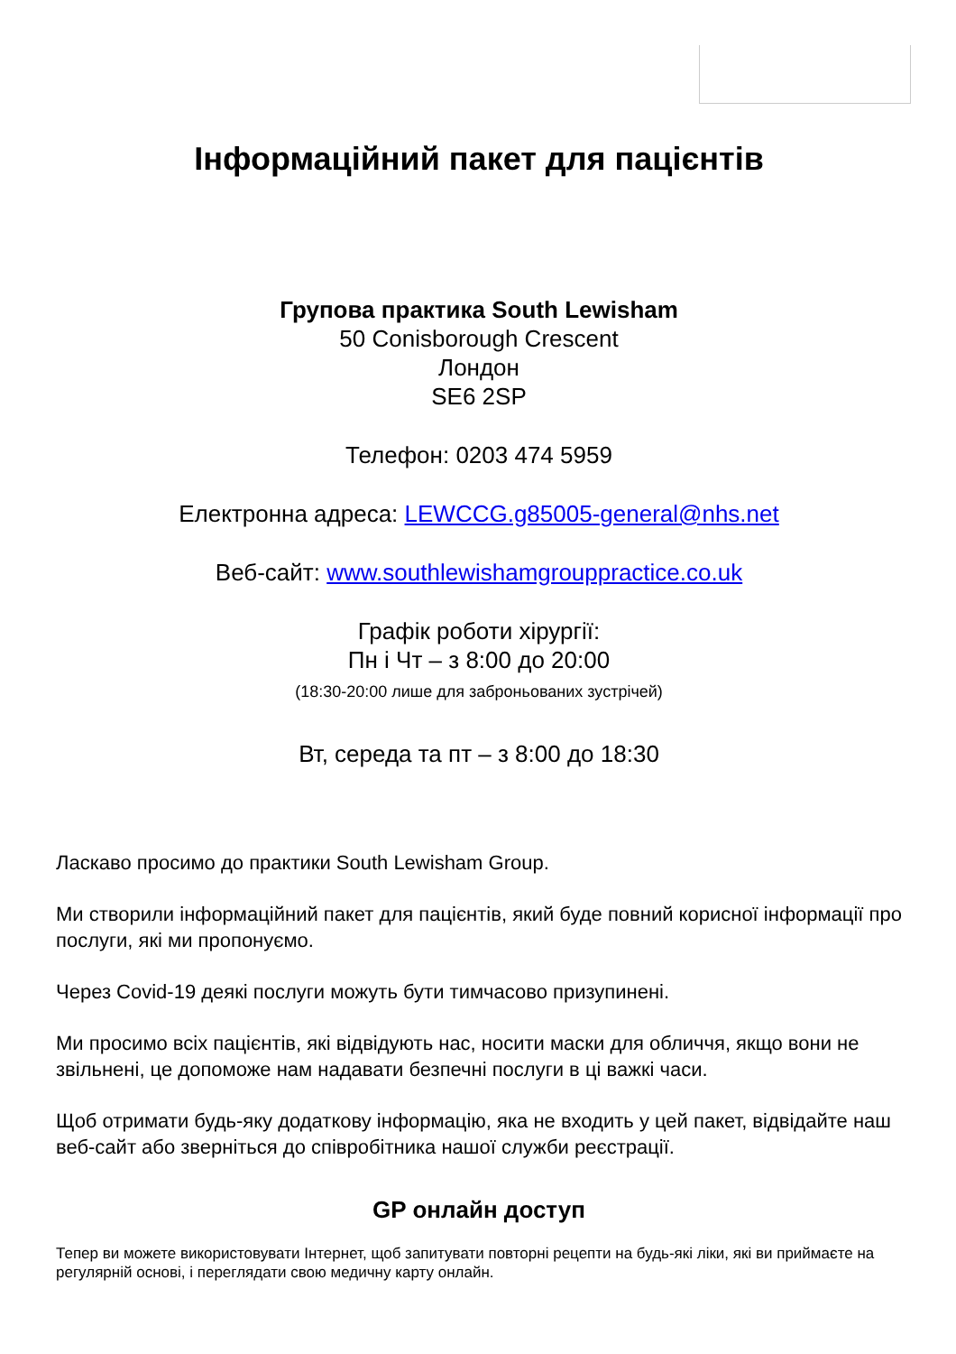Інформаційний пакет для пацієнтів
Групова практика South Lewisham
50 Conisborough Crescent
Лондон
SE6 2SP
Телефон: 0203 474 5959
Електронна адреса: LEWCCG.g85005-general@nhs.net
Веб-сайт: www.southlewishamgrouppractice.co.uk
Графік роботи хірургії:
Пн і Чт – з 8:00 до 20:00
(18:30-20:00 лише для заброньованих зустрічей)
Вт, середа та пт – з 8:00 до 18:30
Ласкаво просимо до практики South Lewisham Group.
Ми створили інформаційний пакет для пацієнтів, який буде повний корисної інформації про послуги, які ми пропонуємо.
Через Covid-19 деякі послуги можуть бути тимчасово призупинені.
Ми просимо всіх пацієнтів, які відвідують нас, носити маски для обличчя, якщо вони не звільнені, це допоможе нам надавати безпечні послуги в ці важкі часи.
Щоб отримати будь-яку додаткову інформацію, яка не входить у цей пакет, відвідайте наш веб-сайт або зверніться до співробітника нашої служби реєстрації.
GP онлайн доступ
Тепер ви можете використовувати Інтернет, щоб запитувати повторні рецепти на будь-які ліки, які ви приймаєте на регулярній основі, і переглядати свою медичну карту онлайн.